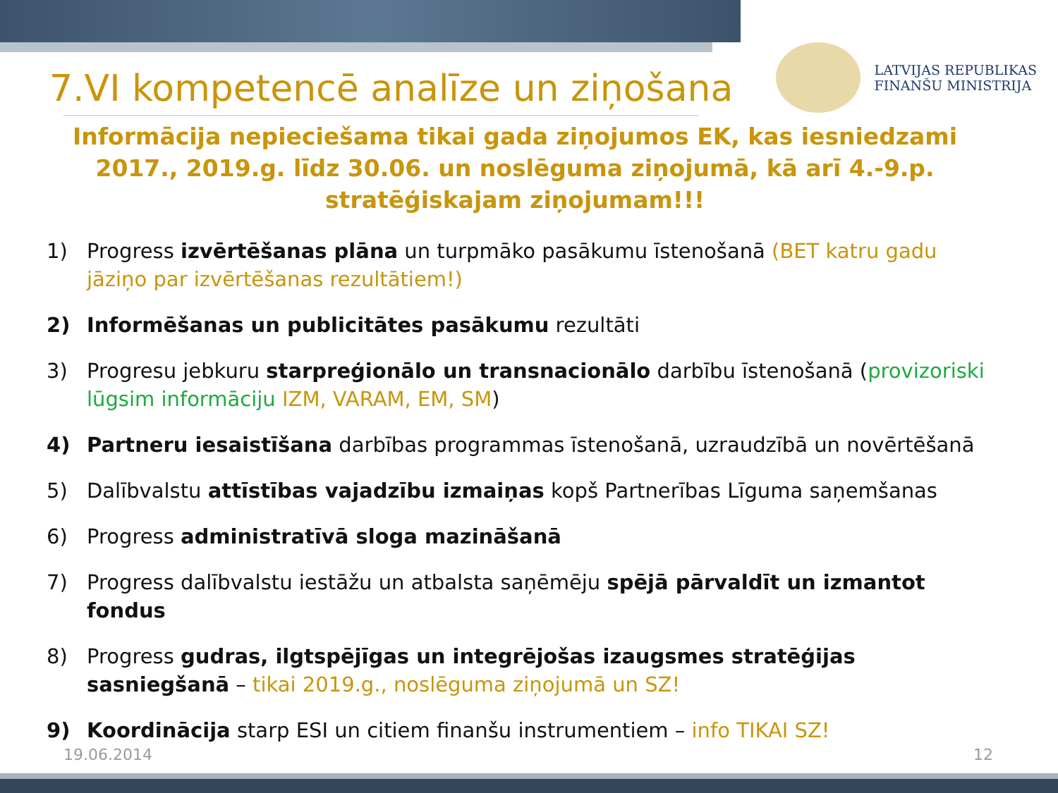LATVIJAS REPUBLIKAS
FINANŠU MINISTRIJA
7.VI kompetencē analīze un ziņošana
Informācija nepieciešama tikai gada ziņojumos EK, kas iesniedzami 2017., 2019.g. līdz 30.06. un noslēguma ziņojumā, kā arī 4.-9.p. stratēģiskajam ziņojumam!!!
1) Progress izvērtēšanas plāna un turpmāko pasākumu īstenošanā (BET katru gadu jāziņo par izvērtēšanas rezultātiem!)
2) Informēšanas un publicitātes pasākumu rezultāti
3) Progresu jebkuru starpreģionālo un transnacionālo darbību īstenošanā (provizoriski lūgsim informāciju IZM, VARAM, EM, SM)
4) Partneru iesaistīšana darbības programmas īstenošanā, uzraudzībā un novērtēšanā
5) Dalībvalstu attīstības vajadzību izmaiņas kopš Partnerības Līguma saņemšanas
6) Progress administratīvā sloga mazināšanā
7) Progress dalībvalstu iestāžu un atbalsta saņēmēju spējā pārvaldīt un izmantot fondus
8) Progress gudras, ilgtspējīgas un integrējošas izaugsmes stratēģijas sasniegšanā – tikai 2019.g., noslēguma ziņojumā un SZ!
9) Koordinācija starp ESI un citiem finanšu instrumentiem – info TIKAI SZ!
19.06.2014 12